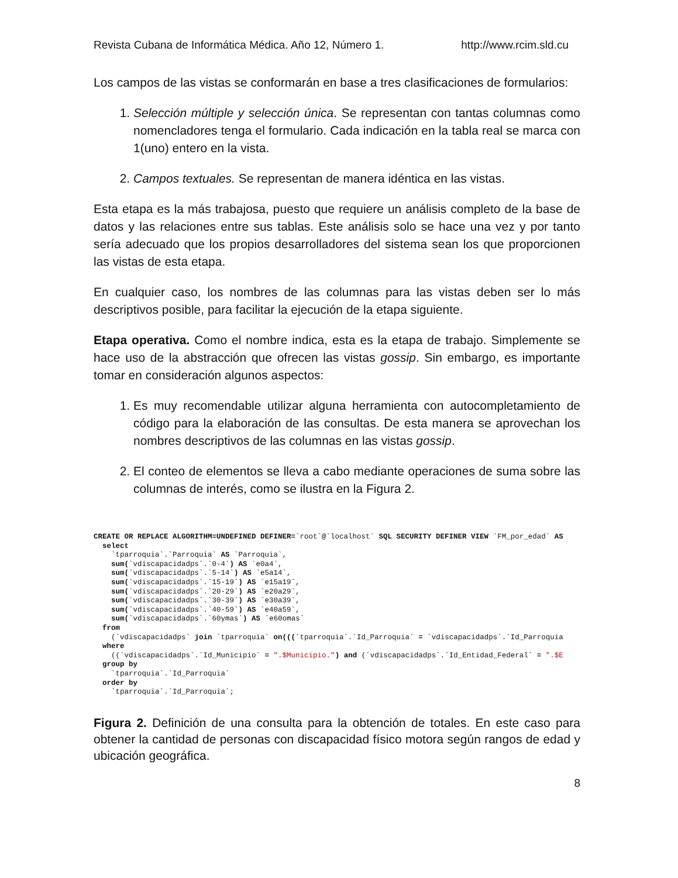Revista Cubana de Informática Médica. Año 12, Número 1. http://www.rcim.sld.cu
Los campos de las vistas se conformarán en base a tres clasificaciones de formularios:
1. Selección múltiple y selección única. Se representan con tantas columnas como nomencladores tenga el formulario. Cada indicación en la tabla real se marca con 1(uno) entero en la vista.
2. Campos textuales. Se representan de manera idéntica en las vistas.
Esta etapa es la más trabajosa, puesto que requiere un análisis completo de la base de datos y las relaciones entre sus tablas. Este análisis solo se hace una vez y por tanto sería adecuado que los propios desarrolladores del sistema sean los que proporcionen las vistas de esta etapa.
En cualquier caso, los nombres de las columnas para las vistas deben ser lo más descriptivos posible, para facilitar la ejecución de la etapa siguiente.
Etapa operativa. Como el nombre indica, esta es la etapa de trabajo. Simplemente se hace uso de la abstracción que ofrecen las vistas gossip. Sin embargo, es importante tomar en consideración algunos aspectos:
1. Es muy recomendable utilizar alguna herramienta con autocompletamiento de código para la elaboración de las consultas. De esta manera se aprovechan los nombres descriptivos de las columnas en las vistas gossip.
2. El conteo de elementos se lleva a cabo mediante operaciones de suma sobre las columnas de interés, como se ilustra en la Figura 2.
CREATE OR REPLACE ALGORITHM=UNDEFINED DEFINER=`root`@`localhost` SQL SECURITY DEFINER VIEW `FM_por_edad` AS select `tparroquia`.`Parroquia` AS `Parroquia`, sum(`vdiscapacidadps`.`0-4`) AS `e0a4`, sum(`vdiscapacidadps`.`5-14`) AS `e5a14`, sum(`vdiscapacidadps`.`15-19`) AS `e15a19`, sum(`vdiscapacidadps`.`20-29`) AS `e20a29`, sum(`vdiscapacidadps`.`30-39`) AS `e30a39`, sum(`vdiscapacidadps`.`40-59`) AS `e40a59`, sum(`vdiscapacidadps`.`60ymas`) AS `e60omas` from (`vdiscapacidadps` join `tparroquia` on(((`tparroquia`.`Id_Parroquia` = `vdiscapacidadps`.`Id_Parroquia where ((`vdiscapacidadps`.`Id_Municipio` = ".$Municipio.") and (`vdiscapacidadps`.`Id_Entidad_Federal` = ".$E group by `tparroquia`.`Id_Parroquia` order by `tparroquia`.`Id_Parroquia`;
Figura 2. Definición de una consulta para la obtención de totales. En este caso para obtener la cantidad de personas con discapacidad físico motora según rangos de edad y ubicación geográfica.
8